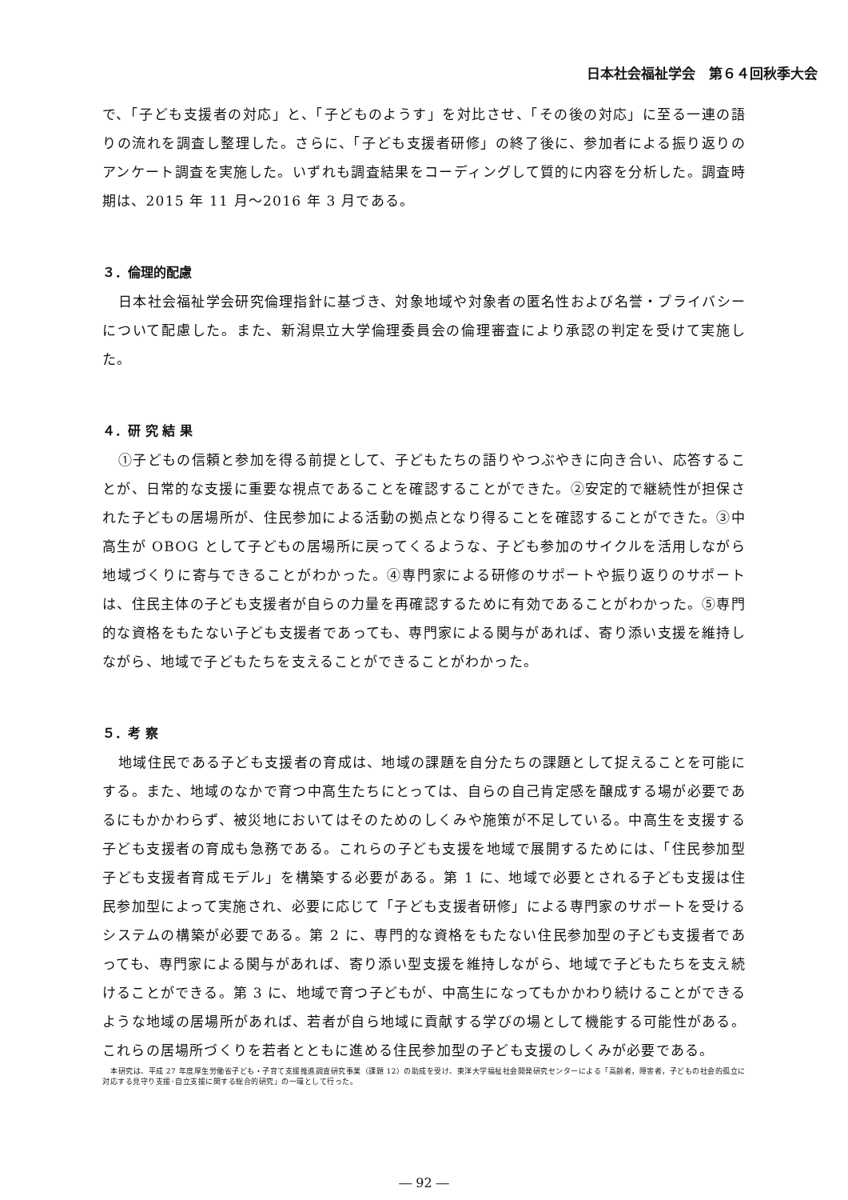日本社会福祉学会　第６４回秋季大会
で、「子ども支援者の対応」と、「子どものようす」を対比させ、「その後の対応」に至る一連の語りの流れを調査し整理した。さらに、「子ども支援者研修」の終了後に、参加者による振り返りのアンケート調査を実施した。いずれも調査結果をコーディングして質的に内容を分析した。調査時期は、2015 年 11 月～2016 年 3 月である。
３．倫理的配慮
日本社会福祉学会研究倫理指針に基づき、対象地域や対象者の匿名性および名誉・プライバシーについて配慮した。また、新潟県立大学倫理委員会の倫理審査により承認の判定を受けて実施した。
４．研 究 結 果
①子どもの信頼と参加を得る前提として、子どもたちの語りやつぶやきに向き合い、応答することが、日常的な支援に重要な視点であることを確認することができた。②安定的で継続性が担保された子どもの居場所が、住民参加による活動の拠点となり得ることを確認することができた。③中高生が OBOG として子どもの居場所に戻ってくるような、子ども参加のサイクルを活用しながら地域づくりに寄与できることがわかった。④専門家による研修のサポートや振り返りのサポートは、住民主体の子ども支援者が自らの力量を再確認するために有効であることがわかった。⑤専門的な資格をもたない子ども支援者であっても、専門家による関与があれば、寄り添い支援を維持しながら、地域で子どもたちを支えることができることがわかった。
５．考 察
地域住民である子ども支援者の育成は、地域の課題を自分たちの課題として捉えることを可能にする。また、地域のなかで育つ中高生たちにとっては、自らの自己肯定感を醸成する場が必要であるにもかかわらず、被災地においてはそのためのしくみや施策が不足している。中高生を支援する子ども支援者の育成も急務である。これらの子ども支援を地域で展開するためには、「住民参加型子ども支援者育成モデル」を構築する必要がある。第 1 に、地域で必要とされる子ども支援は住民参加型によって実施され、必要に応じて「子ども支援者研修」による専門家のサポートを受けるシステムの構築が必要である。第 2 に、専門的な資格をもたない住民参加型の子ども支援者であっても、専門家による関与があれば、寄り添い型支援を維持しながら、地域で子どもたちを支え続けることができる。第 3 に、地域で育つ子どもが、中高生になってもかかわり続けることができるような地域の居場所があれば、若者が自ら地域に貢献する学びの場として機能する可能性がある。これらの居場所づくりを若者とともに進める住民参加型の子ども支援のしくみが必要である。
本研究は、平成 27 年度厚生労働省子ども・子育て支援推進調査研究事業（課題 12）の助成を受け、東洋大学福祉社会開発研究センターによる「高齢者，障害者，子どもの社会的孤立に対応する見守り支援･自立支援に関する総合的研究」の一環として行った。
― 92 ―